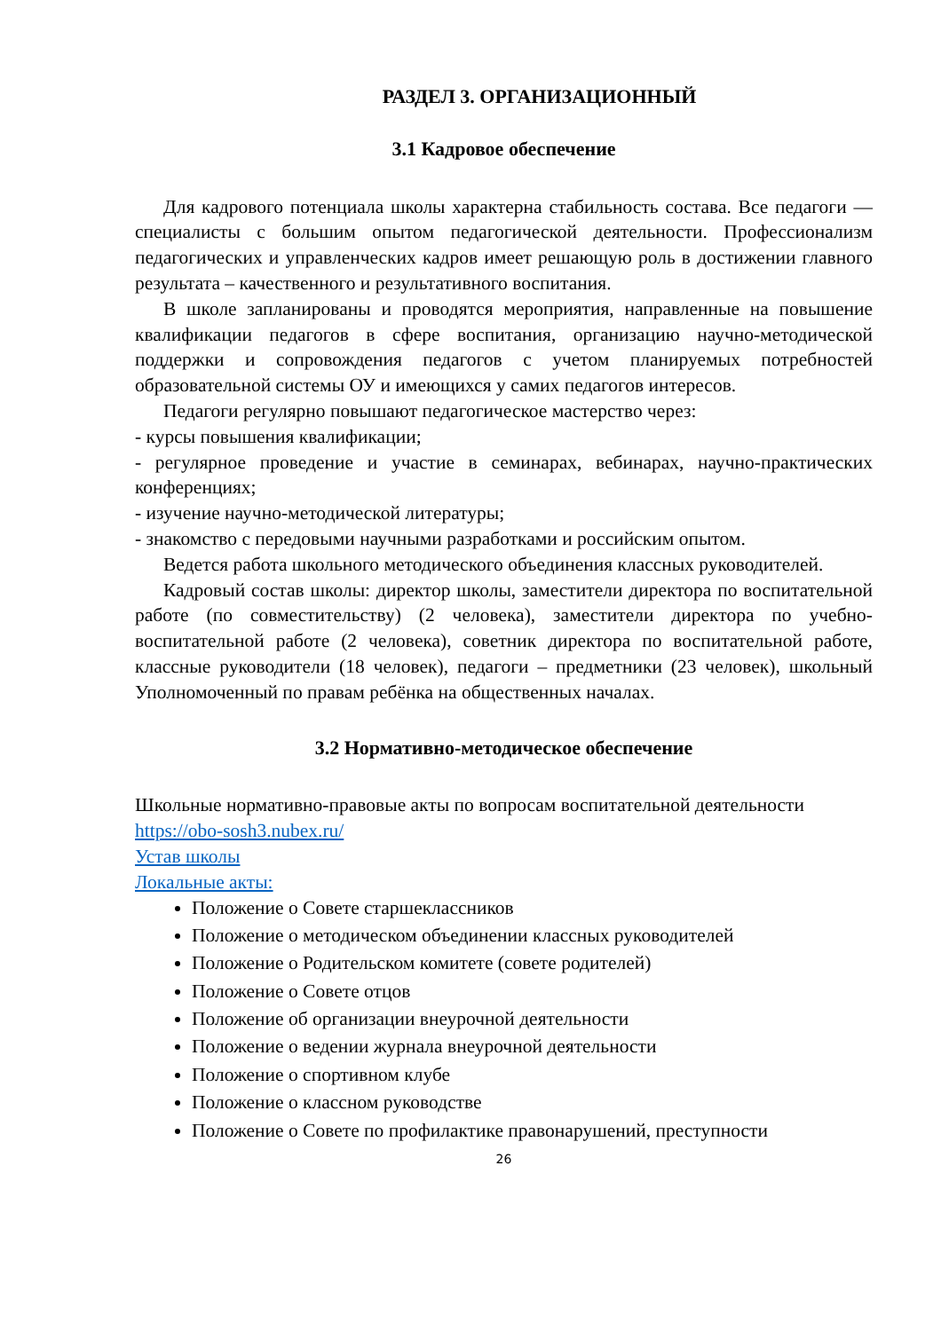РАЗДЕЛ 3. ОРГАНИЗАЦИОННЫЙ
3.1 Кадровое обеспечение
Для кадрового потенциала школы характерна стабильность состава. Все педагоги — специалисты с большим опытом педагогической деятельности. Профессионализм педагогических и управленческих кадров имеет решающую роль в достижении главного результата – качественного и результативного воспитания.
В школе запланированы и проводятся мероприятия, направленные на повышение квалификации педагогов в сфере воспитания, организацию научно-методической поддержки и сопровождения педагогов с учетом планируемых потребностей образовательной системы ОУ и имеющихся у самих педагогов интересов.
Педагоги регулярно повышают педагогическое мастерство через:
- курсы повышения квалификации;
- регулярное проведение и участие в семинарах, вебинарах, научно-практических конференциях;
- изучение научно-методической литературы;
- знакомство с передовыми научными разработками и российским опытом.
Ведется работа школьного методического объединения классных руководителей.
Кадровый состав школы: директор школы, заместители директора по воспитательной работе (по совместительству) (2 человека), заместители директора по учебно-воспитательной работе (2 человека), советник директора по воспитательной работе, классные руководители (18 человек), педагоги – предметники (23 человек), школьный Уполномоченный по правам ребёнка на общественных началах.
3.2 Нормативно-методическое обеспечение
Школьные нормативно-правовые акты по вопросам воспитательной деятельности https://obo-sosh3.nubex.ru/
Устав школы
Локальные акты:
Положение о Совете старшеклассников
Положение о методическом объединении классных руководителей
Положение о Родительском комитете (совете родителей)
Положение о Совете отцов
Положение об организации внеурочной деятельности
Положение о ведении журнала внеурочной деятельности
Положение о спортивном клубе
Положение о классном руководстве
Положение о Совете по профилактике правонарушений, преступности
26